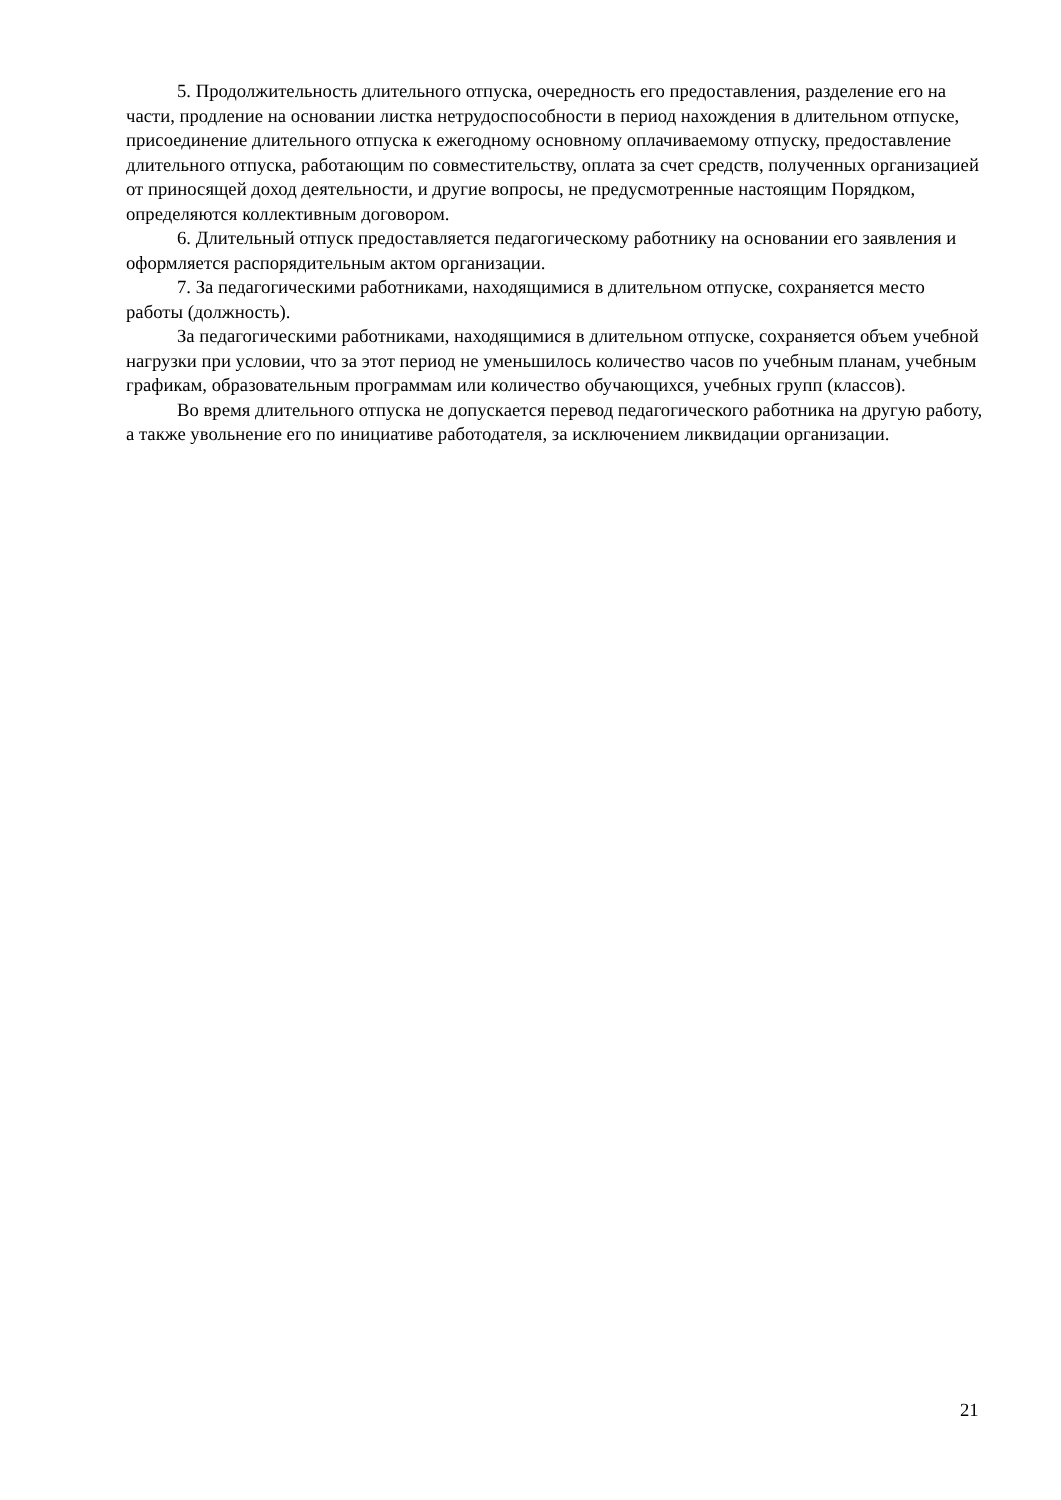5. Продолжительность длительного отпуска, очередность его предоставления, разделение его на части, продление на основании листка нетрудоспособности в период нахождения в длительном отпуске, присоединение длительного отпуска к ежегодному основному оплачиваемому отпуску, предоставление длительного отпуска, работающим по совместительству, оплата за счет средств, полученных организацией от приносящей доход деятельности, и другие вопросы, не предусмотренные настоящим Порядком, определяются коллективным договором.
6. Длительный отпуск предоставляется педагогическому работнику на основании его заявления и оформляется распорядительным актом организации.
7. За педагогическими работниками, находящимися в длительном отпуске, сохраняется место работы (должность).
За педагогическими работниками, находящимися в длительном отпуске, сохраняется объем учебной нагрузки при условии, что за этот период не уменьшилось количество часов по учебным планам, учебным графикам, образовательным программам или количество обучающихся, учебных групп (классов).
Во время длительного отпуска не допускается перевод педагогического работника на другую работу, а также увольнение его по инициативе работодателя, за исключением ликвидации организации.
21